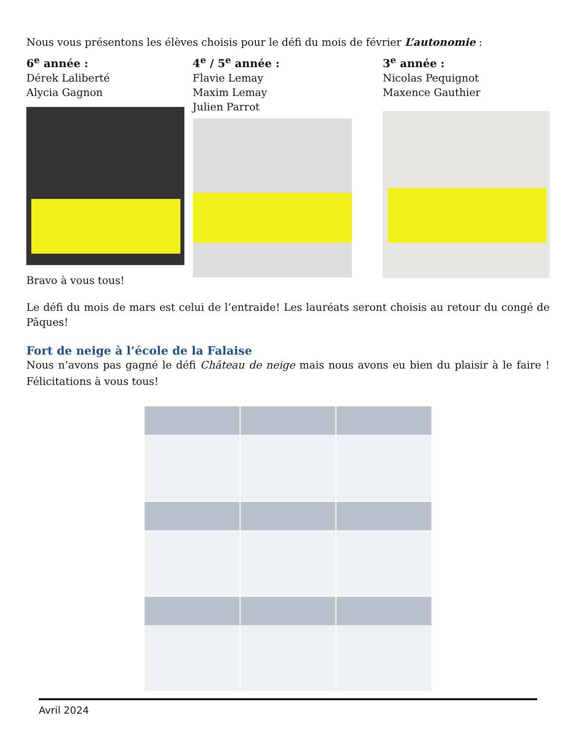Nous vous présentons les élèves choisis pour le défi du mois de février L’autonomie :
6<sup>e</sup> année :
Dérek Laliberté
Alycia Gagnon
4<sup>e</sup> / 5<sup>e</sup> année :
Flavie Lemay
Maxim Lemay
Julien Parrot
3<sup>e</sup> année :
Nicolas Pequignot
Maxence Gauthier
Bravo à vous tous!
Le défi du mois de mars est celui de l’entraide! Les lauréats seront choisis au retour du congé de Pâques!
Fort de neige à l’école de la Falaise
Nous n’avons pas gagné le défi Château de neige mais nous avons eu bien du plaisir à le faire ! Félicitations à vous tous!
Avril 2024